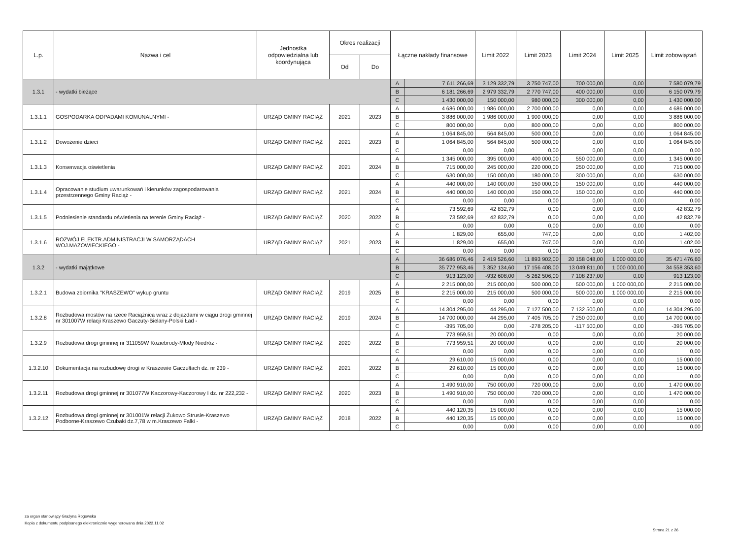| L.p. | Nazwa i cel | Jednostka odpowiedzialna lub koordynująca | Okres realizacji | | Łączne nakłady finansowe | | Limit 2022 | Limit 2023 | Limit 2024 | Limit 2025 | Limit zobowiązań |
| --- | --- | --- | --- | --- | --- | --- | --- | --- | --- | --- | --- |
| | | | Od | Do | | | | | | | |
| 1.3.1 | - wydatki bieżące | | | | A | 7 611 266,69 | 3 129 332,79 | 3 750 747,00 | 700 000,00 | 0,00 | 7 580 079,79 |
| | | | | | B | 6 181 266,69 | 2 979 332,79 | 2 770 747,00 | 400 000,00 | 0,00 | 6 150 079,79 |
| | | | | | C | 1 430 000,00 | 150 000,00 | 980 000,00 | 300 000,00 | 0,00 | 1 430 000,00 |
| 1.3.1.1 | GOSPODARKA ODPADAMI KOMUNALNYMI - | URZĄD GMINY RACIĄŻ | 2021 | 2023 | A | 4 686 000,00 | 1 986 000,00 | 2 700 000,00 | 0,00 | 0,00 | 4 686 000,00 |
| | | | | | B | 3 886 000,00 | 1 986 000,00 | 1 900 000,00 | 0,00 | 0,00 | 3 886 000,00 |
| | | | | | C | 800 000,00 | 0,00 | 800 000,00 | 0,00 | 0,00 | 800 000,00 |
| 1.3.1.2 | Dowożenie dzieci | URZĄD GMINY RACIĄŻ | 2021 | 2023 | A | 1 064 845,00 | 564 845,00 | 500 000,00 | 0,00 | 0,00 | 1 064 845,00 |
| | | | | | B | 1 064 845,00 | 564 845,00 | 500 000,00 | 0,00 | 0,00 | 1 064 845,00 |
| | | | | | C | 0,00 | 0,00 | 0,00 | 0,00 | 0,00 | 0,00 |
| 1.3.1.3 | Konserwacja oświetlenia | URZĄD GMINY RACIĄŻ | 2021 | 2024 | A | 1 345 000,00 | 395 000,00 | 400 000,00 | 550 000,00 | 0,00 | 1 345 000,00 |
| | | | | | B | 715 000,00 | 245 000,00 | 220 000,00 | 250 000,00 | 0,00 | 715 000,00 |
| | | | | | C | 630 000,00 | 150 000,00 | 180 000,00 | 300 000,00 | 0,00 | 630 000,00 |
| 1.3.1.4 | Opracowanie studium uwarunkowań i kierunków zagospodarowania przestrzennego Gminy Raciąż - | URZĄD GMINY RACIĄŻ | 2021 | 2024 | A | 440 000,00 | 140 000,00 | 150 000,00 | 150 000,00 | 0,00 | 440 000,00 |
| | | | | | B | 440 000,00 | 140 000,00 | 150 000,00 | 150 000,00 | 0,00 | 440 000,00 |
| | | | | | C | 0,00 | 0,00 | 0,00 | 0,00 | 0,00 | 0,00 |
| 1.3.1.5 | Podniesienie standardu oświetlenia na terenie Gminy Raciąż - | URZĄD GMINY RACIĄŻ | 2020 | 2022 | A | 73 592,69 | 42 832,79 | 0,00 | 0,00 | 0,00 | 42 832,79 |
| | | | | | B | 73 592,69 | 42 832,79 | 0,00 | 0,00 | 0,00 | 42 832,79 |
| | | | | | C | 0,00 | 0,00 | 0,00 | 0,00 | 0,00 | 0,00 |
| 1.3.1.6 | ROZWÓJ ELEKTR.ADMINISTRACJI W SAMORZĄDACH WOJ.MAZOWIECKIEGO - | URZĄD GMINY RACIĄŻ | 2021 | 2023 | A | 1 829,00 | 655,00 | 747,00 | 0,00 | 0,00 | 1 402,00 |
| | | | | | B | 1 829,00 | 655,00 | 747,00 | 0,00 | 0,00 | 1 402,00 |
| | | | | | C | 0,00 | 0,00 | 0,00 | 0,00 | 0,00 | 0,00 |
| 1.3.2 | - wydatki majątkowe | | | | A | 36 686 076,46 | 2 419 526,60 | 11 893 902,00 | 20 158 048,00 | 1 000 000,00 | 35 471 476,60 |
| | | | | | B | 35 772 953,46 | 3 352 134,60 | 17 156 408,00 | 13 049 811,00 | 1 000 000,00 | 34 558 353,60 |
| | | | | | C | 913 123,00 | -932 608,00 | -5 262 506,00 | 7 108 237,00 | 0,00 | 913 123,00 |
| 1.3.2.1 | Budowa zbiornika "KRASZEWO" wykup gruntu | URZĄD GMINY RACIĄŻ | 2019 | 2025 | A | 2 215 000,00 | 215 000,00 | 500 000,00 | 500 000,00 | 1 000 000,00 | 2 215 000,00 |
| | | | | | B | 2 215 000,00 | 215 000,00 | 500 000,00 | 500 000,00 | 1 000 000,00 | 2 215 000,00 |
| | | | | | C | 0,00 | 0,00 | 0,00 | 0,00 | 0,00 | 0,00 |
| 1.3.2.8 | Rozbudowa mostów na rzece Raciążnica wraz z dojazdami w ciągu drogi gminnej nr 301007W relacji Kraszewo Gaczuty-Bielany-Polski Ład - | URZĄD GMINY RACIĄŻ | 2019 | 2024 | A | 14 304 295,00 | 44 295,00 | 7 127 500,00 | 7 132 500,00 | 0,00 | 14 304 295,00 |
| | | | | | B | 14 700 000,00 | 44 295,00 | 7 405 705,00 | 7 250 000,00 | 0,00 | 14 700 000,00 |
| | | | | | C | -395 705,00 | 0,00 | -278 205,00 | -117 500,00 | 0,00 | -395 705,00 |
| 1.3.2.9 | Rozbudowa drogi gminnej nr 311059W Koziebrody-Młody Niedróż - | URZĄD GMINY RACIĄŻ | 2020 | 2022 | A | 773 959,51 | 20 000,00 | 0,00 | 0,00 | 0,00 | 20 000,00 |
| | | | | | B | 773 959,51 | 20 000,00 | 0,00 | 0,00 | 0,00 | 20 000,00 |
| | | | | | C | 0,00 | 0,00 | 0,00 | 0,00 | 0,00 | 0,00 |
| 1.3.2.10 | Dokumentacja na rozbudowę drogi w Kraszewie Gaczułtach dz. nr 239 - | URZĄD GMINY RACIĄŻ | 2021 | 2022 | A | 29 610,00 | 15 000,00 | 0,00 | 0,00 | 0,00 | 15 000,00 |
| | | | | | B | 29 610,00 | 15 000,00 | 0,00 | 0,00 | 0,00 | 15 000,00 |
| | | | | | C | 0,00 | 0,00 | 0,00 | 0,00 | 0,00 | 0,00 |
| 1.3.2.11 | Rozbudowa drogi gminnej nr 301077W Kaczorowy-Kaczorowy I dz. nr 222,232 - | URZĄD GMINY RACIĄŻ | 2020 | 2023 | A | 1 490 910,00 | 750 000,00 | 720 000,00 | 0,00 | 0,00 | 1 470 000,00 |
| | | | | | B | 1 490 910,00 | 750 000,00 | 720 000,00 | 0,00 | 0,00 | 1 470 000,00 |
| | | | | | C | 0,00 | 0,00 | 0,00 | 0,00 | 0,00 | 0,00 |
| 1.3.2.12 | Rozbudowa drogi gminnej nr 301001W relacji Żukowo Strusie-Kraszewo Podborne-Kraszewo Czubaki dz.7,78 w m.Kraszewo Falki - | URZĄD GMINY RACIĄŻ | 2018 | 2022 | A | 440 120,35 | 15 000,00 | 0,00 | 0,00 | 0,00 | 15 000,00 |
| | | | | | B | 440 120,35 | 15 000,00 | 0,00 | 0,00 | 0,00 | 15 000,00 |
| | | | | | C | 0,00 | 0,00 | 0,00 | 0,00 | 0,00 | 0,00 |
za organ stanowiący Grażyna Rogowska
Kopia z dokumentu podpisanego elektronicznie wygenerowana dnia 2022.11.02
Strona 21 z 26